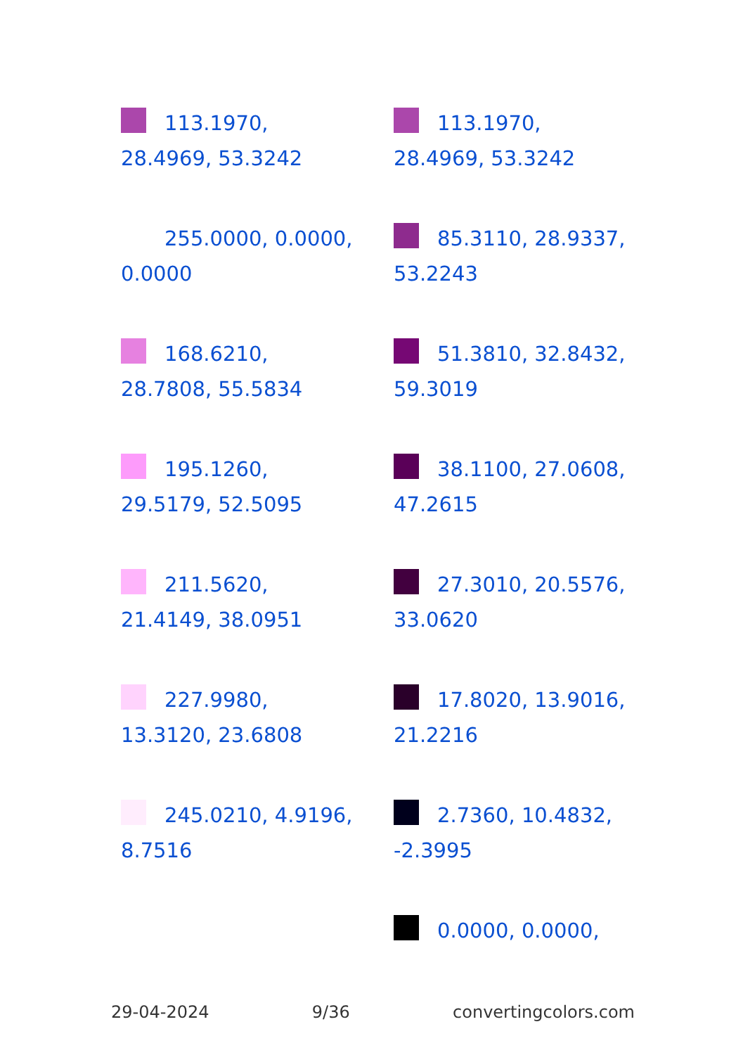113.1970, 28.4969, 53.3242
113.1970, 28.4969, 53.3242
255.0000, 0.0000, 0.0000
85.3110, 28.9337, 53.2243
168.6210, 28.7808, 55.5834
51.3810, 32.8432, 59.3019
195.1260, 29.5179, 52.5095
38.1100, 27.0608, 47.2615
211.5620, 21.4149, 38.0951
27.3010, 20.5576, 33.0620
227.9980, 13.3120, 23.6808
17.8020, 13.9016, 21.2216
245.0210, 4.9196, 8.7516
2.7360, 10.4832, -2.3995
0.0000, 0.0000,
29-04-2024 9/36 convertingcolors.com